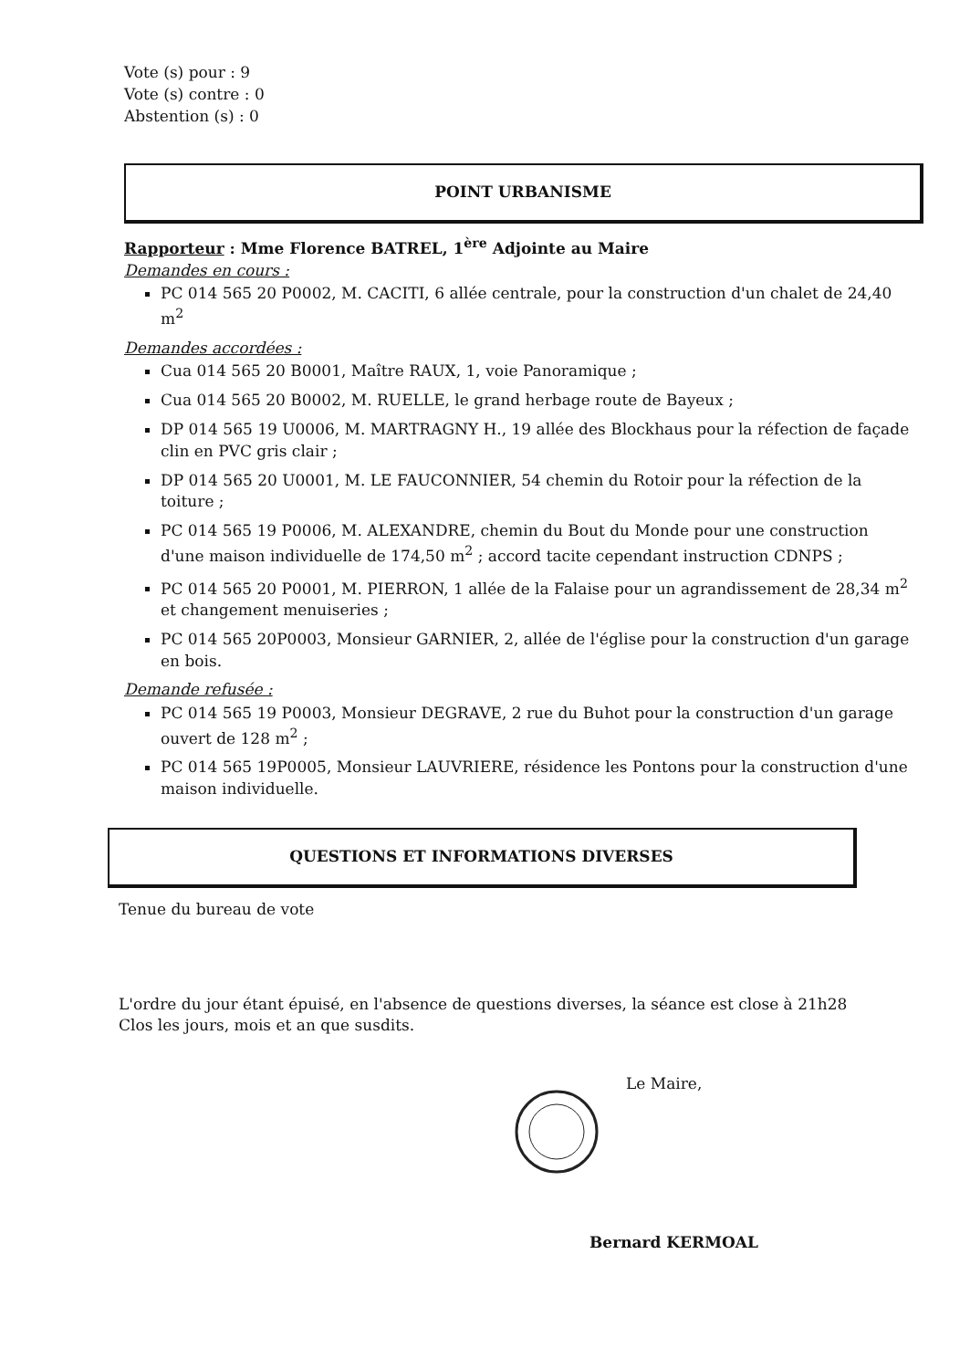Vote (s) pour : 9
Vote (s) contre : 0
Abstention (s) : 0
POINT URBANISME
Rapporteur : Mme Florence BATREL, 1<sup>ère</sup> Adjointe au Maire
Demandes en cours :
PC 014 565 20 P0002, M. CACITI, 6 allée centrale, pour la construction d'un chalet de 24,40 m<sup>2</sup>
Demandes accordées :
Cua 014 565 20 B0001, Maître RAUX, 1, voie Panoramique ;
Cua 014 565 20 B0002, M. RUELLE, le grand herbage route de Bayeux ;
DP 014 565 19 U0006, M. MARTRAGNY H., 19 allée des Blockhaus pour la réfection de façade clin en PVC gris clair ;
DP 014 565 20 U0001, M. LE FAUCONNIER, 54 chemin du Rotoir pour la réfection de la toiture ;
PC 014 565 19 P0006, M. ALEXANDRE, chemin du Bout du Monde pour une construction d'une maison individuelle de 174,50 m<sup>2</sup> ; accord tacite cependant instruction CDNPS ;
PC 014 565 20 P0001, M. PIERRON, 1 allée de la Falaise pour un agrandissement de 28,34 m<sup>2</sup> et changement menuiseries ;
PC 014 565 20P0003, Monsieur GARNIER, 2, allée de l'église pour la construction d'un garage en bois.
Demande refusée :
PC 014 565 19 P0003, Monsieur DEGRAVE, 2 rue du Buhot pour la construction d'un garage ouvert de 128 m<sup>2</sup> ;
PC 014 565 19P0005, Monsieur LAUVRIERE, résidence les Pontons pour la construction d'une maison individuelle.
QUESTIONS ET INFORMATIONS DIVERSES
Tenue du bureau de vote
L'ordre du jour étant épuisé, en l'absence de questions diverses, la séance est close à 21h28
Clos les jours, mois et an que susdits.
Le Maire,
Bernard KERMOAL